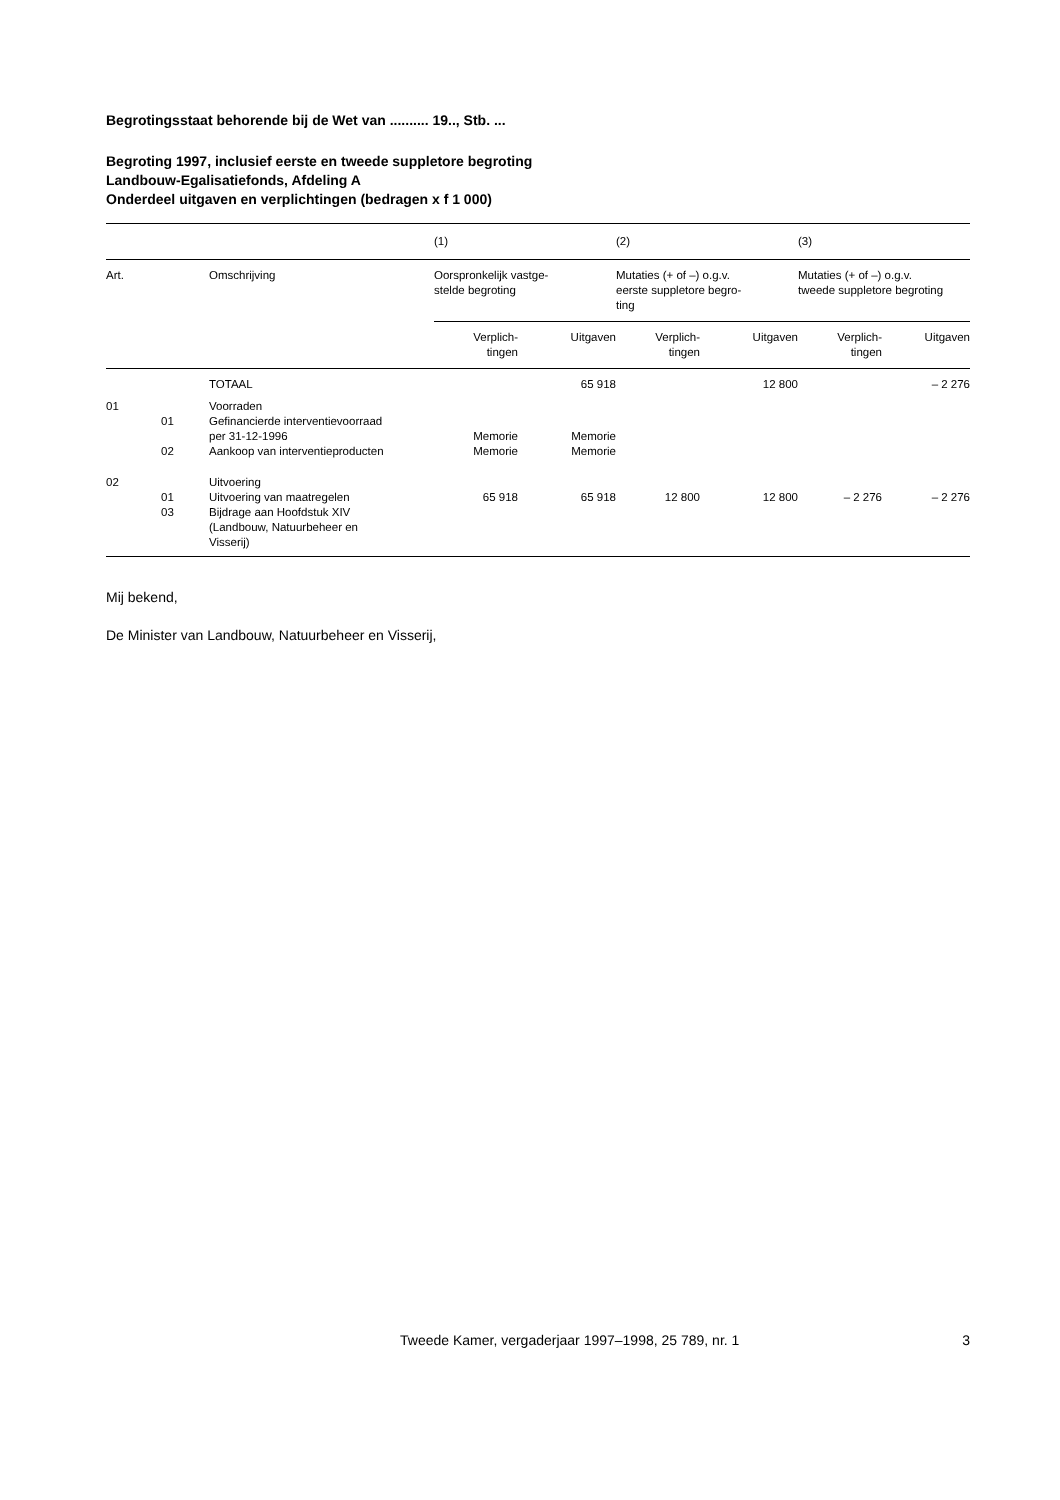Begrotingsstaat behorende bij de Wet van .......... 19.., Stb. ...
Begroting 1997, inclusief eerste en tweede suppletore begroting
Landbouw-Egalisatiefonds, Afdeling A
Onderdeel uitgaven en verplichtingen (bedragen x f 1 000)
| | | | (1) | | (2) | | (3) | |
| --- | --- | --- | --- | --- | --- | --- | --- | --- |
| Art. | | Omschrijving | Oorspronkelijk vastge- stelde begroting | | Mutaties (+ of –) o.g.v. eerste suppletore begro- ting | | Mutaties (+ of –) o.g.v. tweede suppletore begroting | |
| | | | Verplich- tingen | Uitgaven | Verplich- tingen | Uitgaven | Verplich- tingen | Uitgaven |
| | | TOTAAL | | 65 918 | | 12 800 | | – 2 276 |
| 01 | | Voorraden | | | | | | |
| | 01 | Gefinancierde interventievoorraad per 31-12-1996 | Memorie | Memorie | | | | |
| | 02 | Aankoop van interventieproducten | Memorie | Memorie | | | | |
| 02 | | Uitvoering | | | | | | |
| | 01 | Uitvoering van maatregelen | 65 918 | 65 918 | 12 800 | 12 800 | – 2 276 | – 2 276 |
| | 03 | Bijdrage aan Hoofdstuk XIV (Landbouw, Natuurbeheer en Visserij) | | | | | | |
Mij bekend,
De Minister van Landbouw, Natuurbeheer en Visserij,
Tweede Kamer, vergaderjaar 1997–1998, 25 789, nr. 1 3